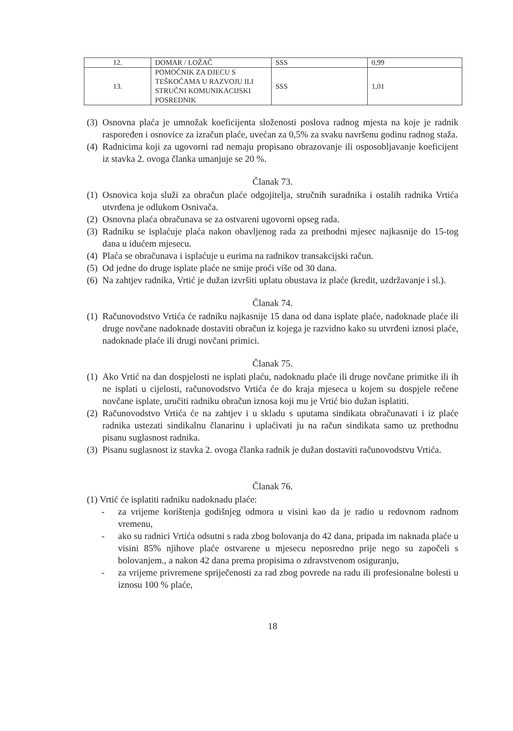| 12. | DOMAR / LOŽAČ | SSS | 0,99 |
| 13. | POMOĆNIK ZA DJECU S TEŠKOĆAMA U RAZVOJU ILI STRUČNI KOMUNIKACIJSKI POSREDNIK | SSS | 1,01 |
(3) Osnovna plaća je umnožak koeficijenta složenosti poslova radnog mjesta na koje je radnik raspoređen i osnovice za izračun plaće, uvećan za 0,5% za svaku navršenu godinu radnog staža.
(4) Radnicima koji za ugovorni rad nemaju propisano obrazovanje ili osposobljavanje koeficijent iz stavka 2. ovoga članka umanjuje se 20 %.
Članak 73.
(1) Osnovica koja služi za obračun plaće odgojitelja, stručnih suradnika i ostalih radnika Vrtića utvrđena je odlukom Osnivača.
(2) Osnovna plaća obračunava se za ostvareni ugovorni opseg rada.
(3) Radniku se isplaćuje plaća nakon obavljenog rada za prethodni mjesec najkasnije do 15-tog dana u idućem mjesecu.
(4) Plaća se obračunava i isplaćuje u eurima na radnikov transakcijski račun.
(5) Od jedne do druge isplate plaće ne smije proći više od 30 dana.
(6) Na zahtjev radnika, Vrtić je dužan izvršiti uplatu obustava iz plaće (kredit, uzdržavanje i sl.).
Članak 74.
(1) Računovodstvo Vrtića će radniku najkasnije 15 dana od dana isplate plaće, nadoknade plaće ili druge novčane nadoknade dostaviti obračun iz kojega je razvidno kako su utvrđeni iznosi plaće, nadoknade plaće ili drugi novčani primici.
Članak 75.
(1) Ako Vrtić na dan dospjelosti ne isplati plaću, nadoknadu plaće ili druge novčane primitke ili ih ne isplati u cijelosti, računovodstvo Vrtića će do kraja mjeseca u kojem su dospjele rečene novčane isplate, uručiti radniku obračun iznosa koji mu je Vrtić bio dužan isplatiti.
(2) Računovodstvo Vrtića će na zahtjev i u skladu s uputama sindikata obračunavati i iz plaće radnika ustezati sindikalnu članarinu i uplaćivati ju na račun sindikata samo uz prethodnu pisanu suglasnost radnika.
(3) Pisanu suglasnost iz stavka 2. ovoga članka radnik je dužan dostaviti računovodstvu Vrtića.
Članak 76.
(1) Vrtić će isplatiti radniku nadoknadu plaće:
- za vrijeme korištenja godišnjeg odmora u visini kao da je radio u redovnom radnom vremenu,
- ako su radnici Vrtića odsutni s rada zbog bolovanja do 42 dana, pripada im naknada plaće u visini 85% njihove plaće ostvarene u mjesecu neposredno prije nego su započeli s bolovanjem., a nakon 42 dana prema propisima o zdravstvenom osiguranju,
- za vrijeme privremene spriječenosti za rad zbog povrede na radu ili profesionalne bolesti u iznosu 100 % plaće,
18